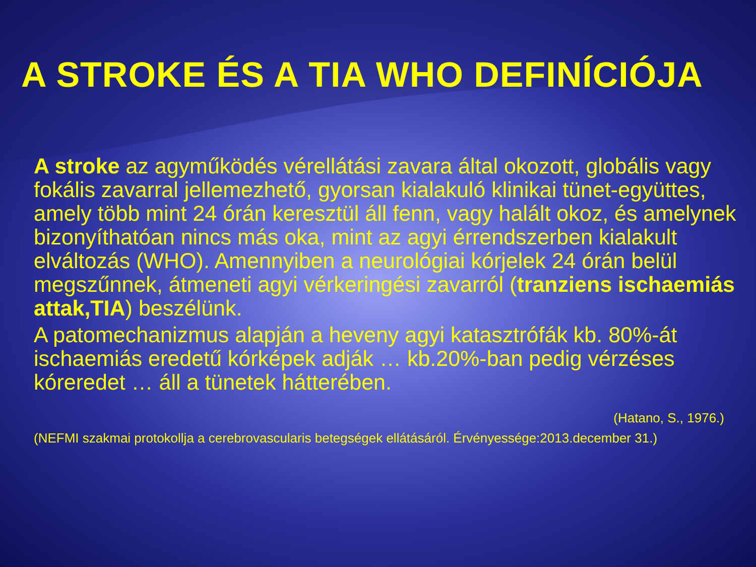A STROKE ÉS A TIA WHO DEFINÍCIÓJA
A stroke az agyműködés vérellátási zavara által okozott, globális vagy fokális zavarral jellemezhető, gyorsan kialakuló klinikai tünet-együttes, amely több mint 24 órán keresztül áll fenn, vagy halált okoz, és amelynek bizonyíthatóan nincs más oka, mint az agyi érrendszerben kialakult elváltozás (WHO). Amennyiben a neurológiai kórjelek 24 órán belül megszűnnek, átmeneti agyi vérkeringési zavarról (tranziens ischaemiás attak,TIA) beszélünk.
A patomechanizmus alapján a heveny agyi katasztrófák kb. 80%-át ischaemiás eredetű kórképek adják … kb.20%-ban pedig vérzéses kóreredet … áll a tünetek hátterében.
(Hatano, S., 1976.)
(NEFMI szakmai protokollja a cerebrovascularis betegségek ellátásáról. Érvényessége:2013.december 31.)